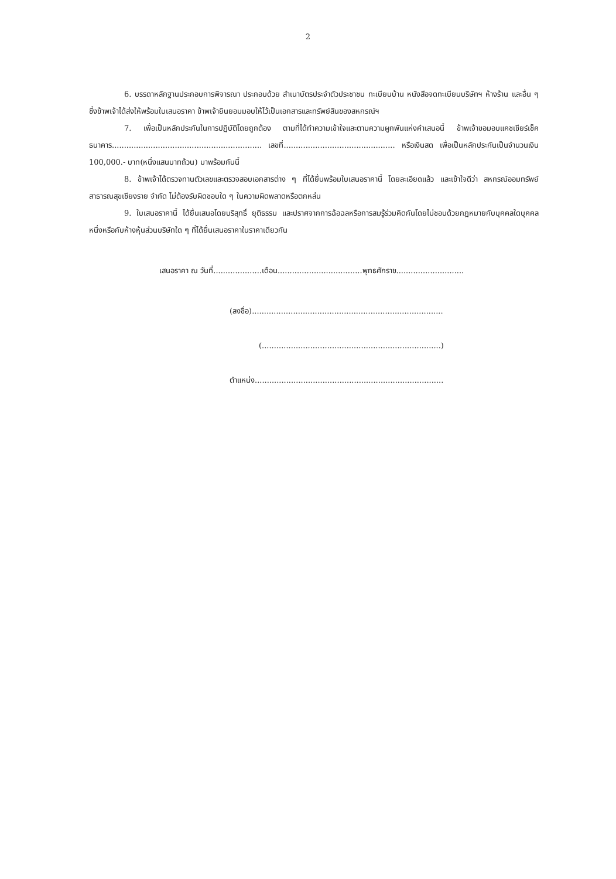2
6. บรรดาหลักฐานประกอบการพิจารณา ประกอบด้วย สำเนาบัตรประจำตัวประชาชน ทะเบียนบ้าน หนังสือจดทะเบียนบริษัทฯ ห้างร้าน และอื่น ๆ ซึ่งข้าพเจ้าได้ส่งให้พร้อมใบเสนอราคา ข้าพเจ้ายินยอมมอบให้ไว้เป็นเอกสารและทรัพย์สินของสหกรณ์ฯ
7. เพื่อเป็นหลักประกันในการปฏิบัติโดยถูกต้อง ตามที่ได้ทำความเข้าใจและตามความผูกพันแห่งคำเสนอนี้ ข้าพเจ้าขอมอบแคชเชียร์เช็คธนาคาร.............................................................. เลขที่.............................................. หรือเงินสด เพื่อเป็นหลักประกันเป็นจำนวนเงิน 100,000.- บาท(หนึ่งแสนบาทถ้วน) มาพร้อมกันนี้
8. ข้าพเจ้าได้ตรวจทานตัวเลขและตรวจสอบเอกสารต่าง ๆ ที่ได้ยื่นพร้อมใบเสนอราคานี้ โดยละเอียดแล้ว และเข้าใจดีว่า สหกรณ์ออมทรัพย์สาธารณสุขเชียงราย จำกัด ไม่ต้องรับผิดชอบใด ๆ ในความผิดพลาดหรือตกหล่น
9. ใบเสนอราคานี้ ได้ยื่นเสนอโดยบริสุทธิ์ ยุติธรรม และปราศจากการฉ้อฉลหรือการสมรู้ร่วมคิดกันโดยไม่ชอบด้วยกฎหมายกับบุคคลใดบุคคลหนึ่งหรือกับห้างหุ้นส่วนบริษัทใด ๆ ที่ได้ยื่นเสนอราคาในราคาเดียวกัน
เสนอราคา ณ วันที่....................เดือน...................................พุทธศักราช............................
(ลงชื่อ)...............................................................................
(..........................................................................)
ตำแหน่ง..............................................................................